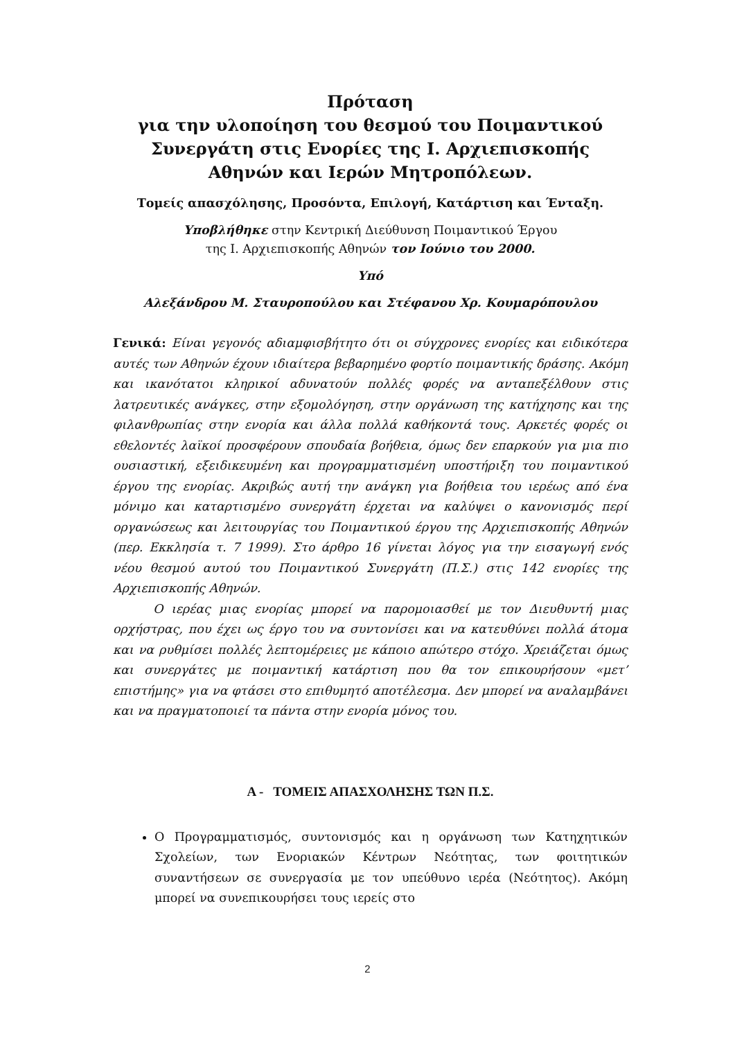Πρόταση
για την υλοποίηση του θεσμού του Ποιμαντικού Συνεργάτη στις Ενορίες της Ι. Αρχιεπισκοπής Αθηνών και Ιερών Μητροπόλεων.
Τομείς απασχόλησης, Προσόντα, Επιλογή, Κατάρτιση και Ένταξη.
Υποβλήθηκε στην Κεντρική Διεύθυνση Ποιμαντικού Έργου
της Ι. Αρχιεπισκοπής Αθηνών τον Ιούνιο του 2000.
Υπό
Αλεξάνδρου Μ. Σταυροπούλου και Στέφανου Χρ. Κουμαρόπουλου
Γενικά: Είναι γεγονός αδιαμφισβήτητο ότι οι σύγχρονες ενορίες και ειδικότερα αυτές των Αθηνών έχουν ιδιαίτερα βεβαρημένο φορτίο ποιμαντικής δράσης. Ακόμη και ικανότατοι κληρικοί αδυνατούν πολλές φορές να ανταπεξέλθουν στις λατρευτικές ανάγκες, στην εξομολόγηση, στην οργάνωση της κατήχησης και της φιλανθρωπίας στην ενορία και άλλα πολλά καθήκοντά τους. Αρκετές φορές οι εθελοντές λαϊκοί προσφέρουν σπουδαία βοήθεια, όμως δεν επαρκούν για μια πιο ουσιαστική, εξειδικευμένη και προγραμματισμένη υποστήριξη του ποιμαντικού έργου της ενορίας. Ακριβώς αυτή την ανάγκη για βοήθεια του ιερέως από ένα μόνιμο και καταρτισμένο συνεργάτη έρχεται να καλύψει ο κανονισμός περί οργανώσεως και λειτουργίας του Ποιμαντικού έργου της Αρχιεπισκοπής Αθηνών (περ. Εκκλησία τ. 7 1999). Στο άρθρο 16 γίνεται λόγος για την εισαγωγή ενός νέου θεσμού αυτού του Ποιμαντικού Συνεργάτη (Π.Σ.) στις 142 ενορίες της Αρχιεπισκοπής Αθηνών.
Ο ιερέας μιας ενορίας μπορεί να παρομοιασθεί με τον Διευθυντή μιας ορχήστρας, που έχει ως έργο του να συντονίσει και να κατευθύνει πολλά άτομα και να ρυθμίσει πολλές λεπτομέρειες με κάποιο απώτερο στόχο. Χρειάζεται όμως και συνεργάτες με ποιμαντική κατάρτιση που θα τον επικουρήσουν «μετ’ επιστήμης» για να φτάσει στο επιθυμητό αποτέλεσμα. Δεν μπορεί να αναλαμβάνει και να πραγματοποιεί τα πάντα στην ενορία μόνος του.
Α - ΤΟΜΕΙΣ ΑΠΑΣΧΟΛΗΣΗΣ ΤΩΝ Π.Σ.
Ο Προγραμματισμός, συντονισμός και η οργάνωση των Κατηχητικών Σχολείων, των Ενοριακών Κέντρων Νεότητας, των φοιτητικών συναντήσεων σε συνεργασία με τον υπεύθυνο ιερέα (Νεότητος). Ακόμη μπορεί να συνεπικουρήσει τους ιερείς στο
2